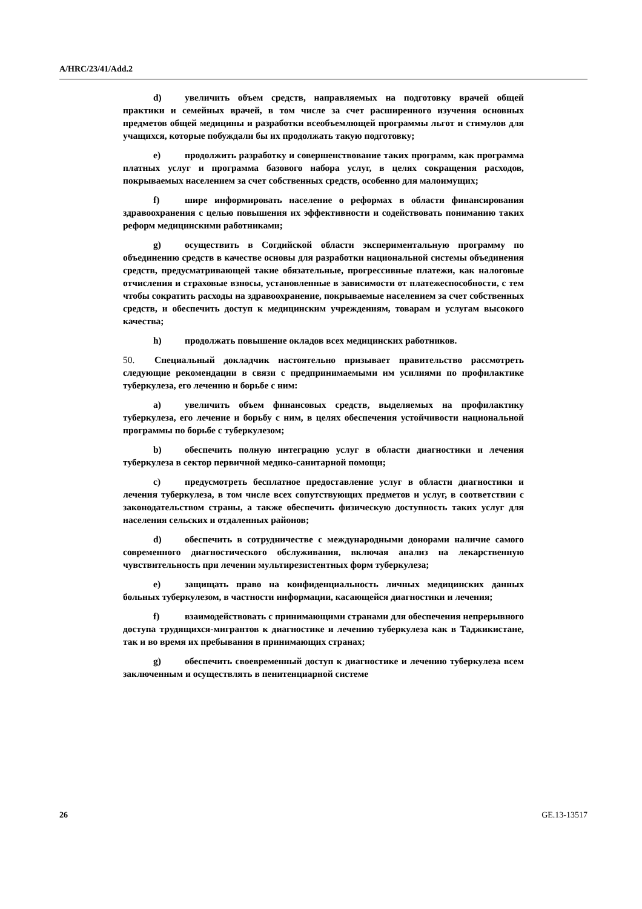A/HRC/23/41/Add.2
d) увеличить объем средств, направляемых на подготовку врачей общей практики и семейных врачей, в том числе за счет расширенного изучения основных предметов общей медицины и разработки всеобъемлющей программы льгот и стимулов для учащихся, которые побуждали бы их продолжать такую подготовку;
e) продолжить разработку и совершенствование таких программ, как программа платных услуг и программа базового набора услуг, в целях сокращения расходов, покрываемых населением за счет собственных средств, особенно для малоимущих;
f) шире информировать население о реформах в области финансирования здравоохранения с целью повышения их эффективности и содействовать пониманию таких реформ медицинскими работниками;
g) осуществить в Согдийской области экспериментальную программу по объединению средств в качестве основы для разработки национальной системы объединения средств, предусматривающей такие обязательные, прогрессивные платежи, как налоговые отчисления и страховые взносы, установленные в зависимости от платежеспособности, с тем чтобы сократить расходы на здравоохранение, покрываемые населением за счет собственных средств, и обеспечить доступ к медицинским учреждениям, товарам и услугам высокого качества;
h) продолжать повышение окладов всех медицинских работников.
50. Специальный докладчик настоятельно призывает правительство рассмотреть следующие рекомендации в связи с предпринимаемыми им усилиями по профилактике туберкулеза, его лечению и борьбе с ним:
a) увеличить объем финансовых средств, выделяемых на профилактику туберкулеза, его лечение и борьбу с ним, в целях обеспечения устойчивости национальной программы по борьбе с туберкулезом;
b) обеспечить полную интеграцию услуг в области диагностики и лечения туберкулеза в сектор первичной медико-санитарной помощи;
c) предусмотреть бесплатное предоставление услуг в области диагностики и лечения туберкулеза, в том числе всех сопутствующих предметов и услуг, в соответствии с законодательством страны, а также обеспечить физическую доступность таких услуг для населения сельских и отдаленных районов;
d) обеспечить в сотрудничестве с международными донорами наличие самого современного диагностического обслуживания, включая анализ на лекарственную чувствительность при лечении мультирезистентных форм туберкулеза;
e) защищать право на конфиденциальность личных медицинских данных больных туберкулезом, в частности информации, касающейся диагностики и лечения;
f) взаимодействовать с принимающими странами для обеспечения непрерывного доступа трудящихся-мигрантов к диагностике и лечению туберкулеза как в Таджикистане, так и во время их пребывания в принимающих странах;
g) обеспечить своевременный доступ к диагностике и лечению туберкулеза всем заключенным и осуществлять в пенитенциарной системе
26 GE.13-13517